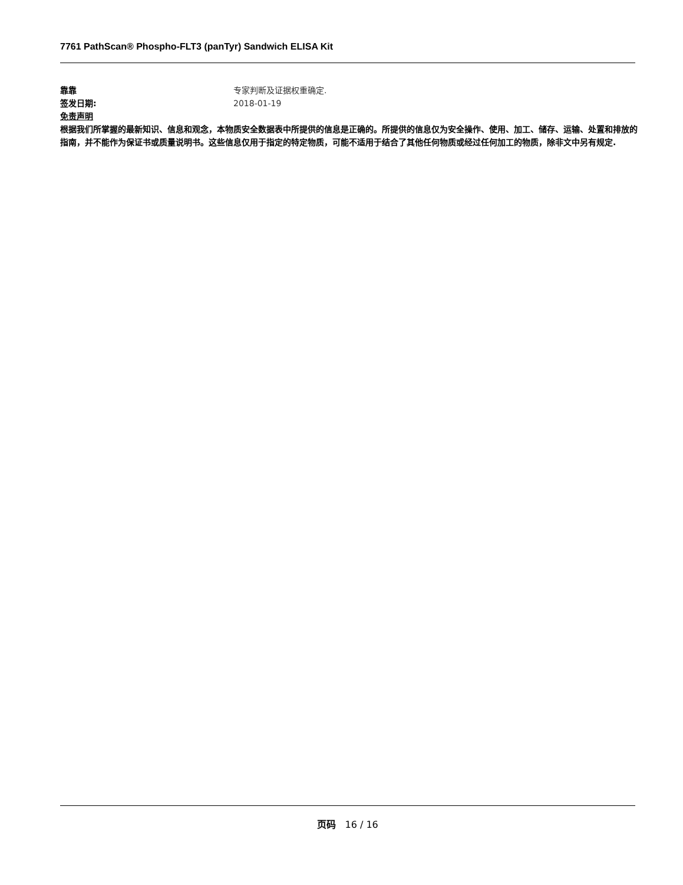7761 PathScan® Phospho-FLT3 (panTyr) Sandwich ELISA Kit
靠靠 专家判断及证据权重确定.
签发日期: 2018-01-19
免责声明
根据我们所掌握的最新知识、信息和观念，本物质安全数据表中所提供的信息是正确的。所提供的信息仅为安全操作、使用、加工、储存、运输、处置和排放的指南，并不能作为保证书或质量说明书。这些信息仅用于指定的特定物质，可能不适用于结合了其他任何物质或经过任何加工的物质，除非文中另有规定.
页码 16 / 16